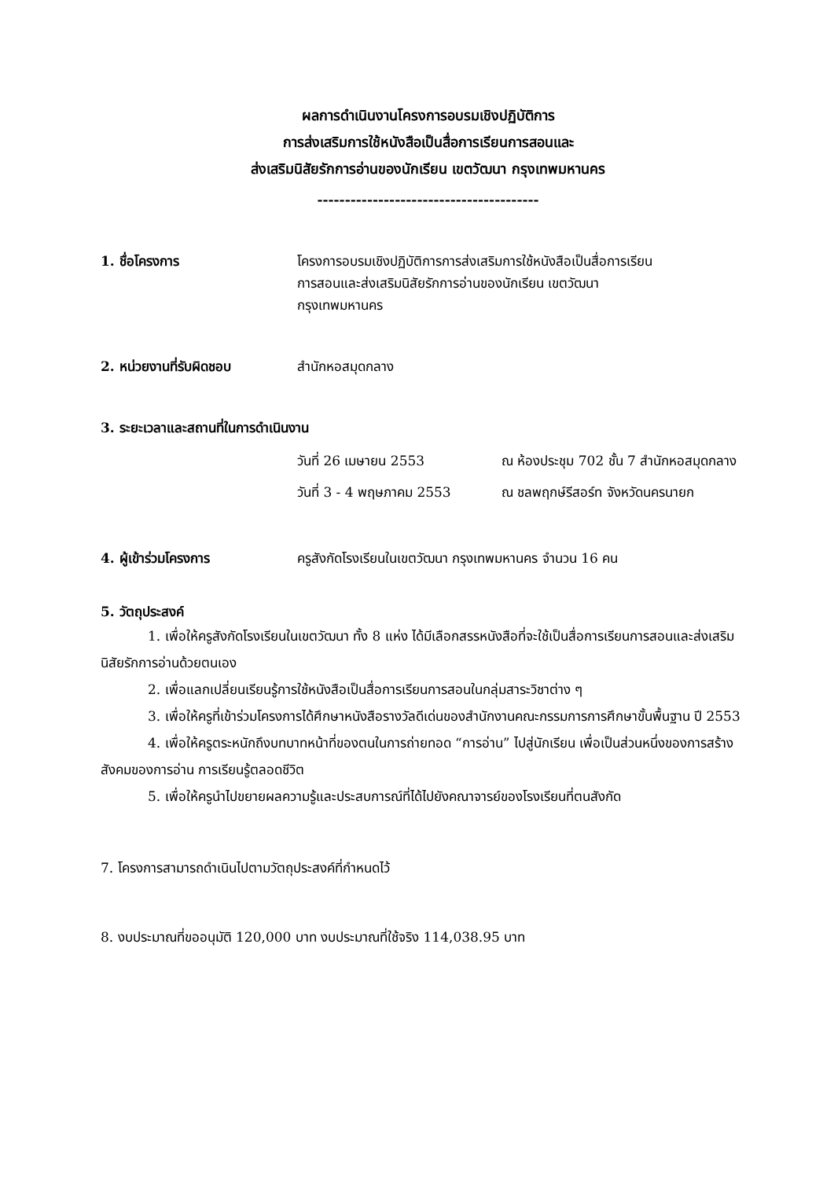ผลการดำเนินงานโครงการอบรมเชิงปฏิบัติการ
การส่งเสริมการใช้หนังสือเป็นสื่อการเรียนการสอนและ
ส่งเสริมนิสัยรักการอ่านของนักเรียน เขตวัฒนา กรุงเทพมหานคร
----------------------------------------
1. ชื่อโครงการ โครงการอบรมเชิงปฏิบัติการการส่งเสริมการใช้หนังสือเป็นสื่อการเรียน
การสอนและส่งเสริมนิสัยรักการอ่านของนักเรียน เขตวัฒนา
กรุงเทพมหานคร
2. หน่วยงานที่รับผิดชอบ สำนักหอสมุดกลาง
3. ระยะเวลาและสถานที่ในการดำเนินงาน
วันที่ 26 เมษายน 2553 ณ ห้องประชุม 702 ชั้น 7 สำนักหอสมุดกลาง
วันที่ 3 - 4 พฤษภาคม 2553 ณ ชลพฤกษ์รีสอร์ท จังหวัดนครนายก
4. ผู้เข้าร่วมโครงการ ครูสังกัดโรงเรียนในเขตวัฒนา กรุงเทพมหานคร จำนวน 16 คน
5. วัตถุประสงค์
1. เพื่อให้ครูสังกัดโรงเรียนในเขตวัฒนา ทั้ง 8 แห่ง ได้มีเลือกสรรหนังสือที่จะใช้เป็นสื่อการเรียนการสอนและส่งเสริมนิสัยรักการอ่านด้วยตนเอง
2. เพื่อแลกเปลี่ยนเรียนรู้การใช้หนังสือเป็นสื่อการเรียนการสอนในกลุ่มสาระวิชาต่าง ๆ
3. เพื่อให้ครูที่เข้าร่วมโครงการได้ศึกษาหนังสือรางวัลดีเด่นของสำนักงานคณะกรรมการการศึกษาขั้นพื้นฐาน ปี 2553
4. เพื่อให้ครูตระหนักถึงบทบาทหน้าที่ของตนในการถ่ายทอด “การอ่าน” ไปสู่นักเรียน เพื่อเป็นส่วนหนึ่งของการสร้างสังคมของการอ่าน การเรียนรู้ตลอดชีวิต
5. เพื่อให้ครูนำไปขยายผลความรู้และประสบการณ์ที่ได้ไปยังคณาจารย์ของโรงเรียนที่ตนสังกัด
7. โครงการสามารถดำเนินไปตามวัตถุประสงค์ที่กำหนดไว้
8. งบประมาณที่ขออนุมัติ 120,000 บาท งบประมาณที่ใช้จริง 114,038.95 บาท